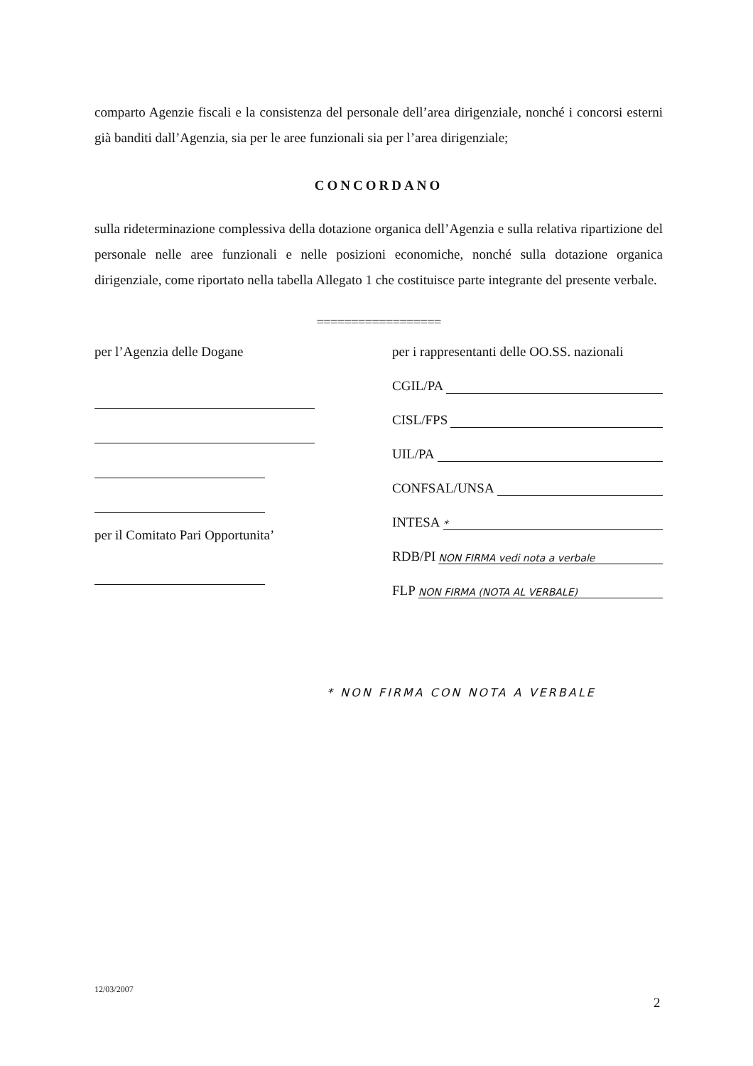comparto Agenzie fiscali e la consistenza del personale dell’area dirigenziale, nonché i concorsi esterni già banditi dall’Agenzia, sia per le aree funzionali sia per l’area dirigenziale;
CONCORDANO
sulla rideterminazione complessiva della dotazione organica dell’Agenzia e sulla relativa ripartizione del personale nelle aree funzionali e nelle posizioni economiche, nonché sulla dotazione organica dirigenziale, come riportato nella tabella Allegato 1 che costituisce parte integrante del presente verbale.
==================
per l’Agenzia delle Dogane
per il Comitato Pari Opportunita’
per i rappresentanti delle OO.SS. nazionali
CGIL/PA
CISL/FPS
UIL/PA
CONFSAL/UNSA
INTESA *
RDB/PI NON FIRMA vedi nota a verbale
FLP NON FIRMA (NOTA AL VERBALE)
* NON FIRMA CON NOTA A VERBALE
12/03/2007
2